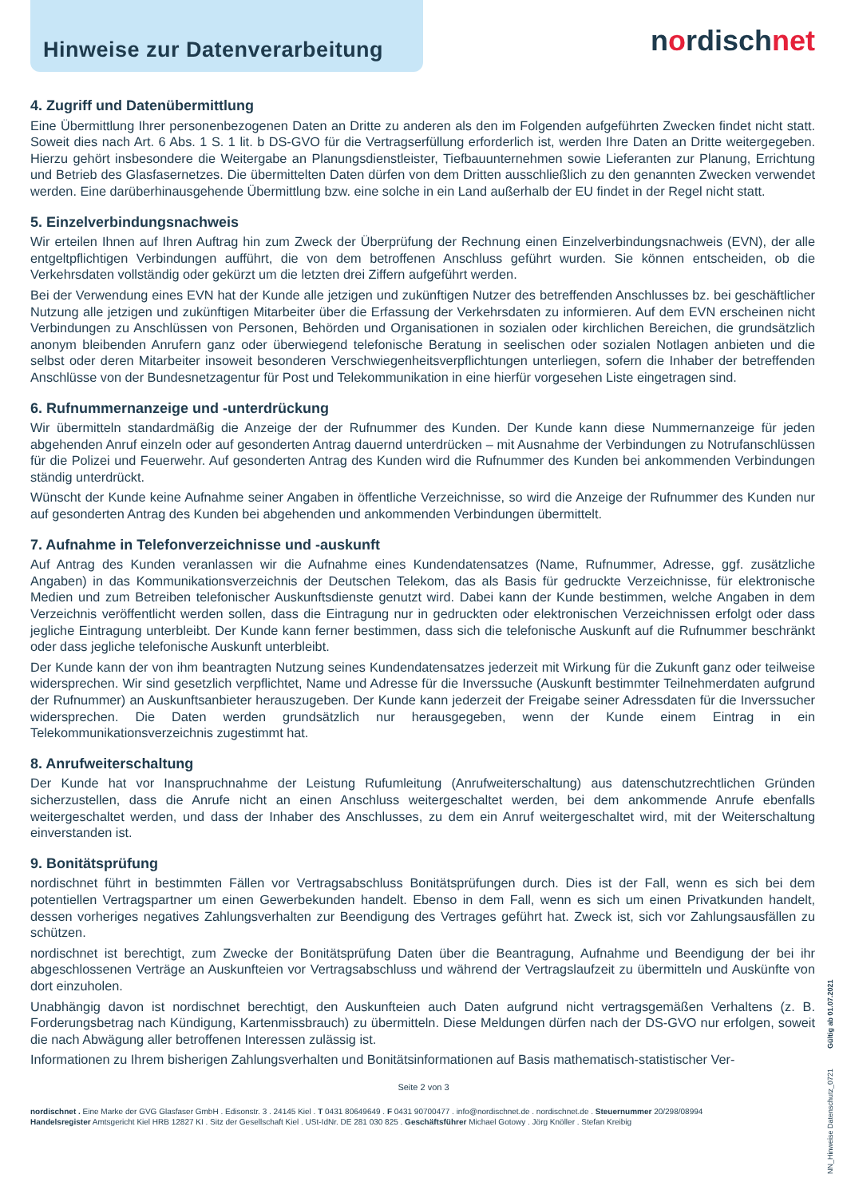Hinweise zur Datenverarbeitung
nordischnet
4. Zugriff und Datenübermittlung
Eine Übermittlung Ihrer personenbezogenen Daten an Dritte zu anderen als den im Folgenden aufgeführten Zwecken findet nicht statt. Soweit dies nach Art. 6 Abs. 1 S. 1 lit. b DS-GVO für die Vertragserfüllung erforderlich ist, werden Ihre Daten an Dritte weitergegeben. Hierzu gehört insbesondere die Weitergabe an Planungsdienstleister, Tiefbauunternehmen sowie Lieferanten zur Planung, Errichtung und Betrieb des Glasfasernetzes. Die übermittelten Daten dürfen von dem Dritten ausschließlich zu den genannten Zwecken verwendet werden. Eine darüberhinausgehende Übermittlung bzw. eine solche in ein Land außerhalb der EU findet in der Regel nicht statt.
5. Einzelverbindungsnachweis
Wir erteilen Ihnen auf Ihren Auftrag hin zum Zweck der Überprüfung der Rechnung einen Einzelverbindungsnachweis (EVN), der alle entgeltpflichtigen Verbindungen aufführt, die von dem betroffenen Anschluss geführt wurden. Sie können entscheiden, ob die Verkehrsdaten vollständig oder gekürzt um die letzten drei Ziffern aufgeführt werden.
Bei der Verwendung eines EVN hat der Kunde alle jetzigen und zukünftigen Nutzer des betreffenden Anschlusses bz. bei geschäftlicher Nutzung alle jetzigen und zukünftigen Mitarbeiter über die Erfassung der Verkehrsdaten zu informieren. Auf dem EVN erscheinen nicht Verbindungen zu Anschlüssen von Personen, Behörden und Organisationen in sozialen oder kirchlichen Bereichen, die grundsätzlich anonym bleibenden Anrufern ganz oder überwiegend telefonische Beratung in seelischen oder sozialen Notlagen anbieten und die selbst oder deren Mitarbeiter insoweit besonderen Verschwiegenheitsverpflichtungen unterliegen, sofern die Inhaber der betreffenden Anschlüsse von der Bundesnetzagentur für Post und Telekommunikation in eine hierfür vorgesehen Liste eingetragen sind.
6. Rufnummernanzeige und -unterdrückung
Wir übermitteln standardmäßig die Anzeige der der Rufnummer des Kunden. Der Kunde kann diese Nummernanzeige für jeden abgehenden Anruf einzeln oder auf gesonderten Antrag dauernd unterdrücken – mit Ausnahme der Verbindungen zu Notrufanschlüssen für die Polizei und Feuerwehr. Auf gesonderten Antrag des Kunden wird die Rufnummer des Kunden bei ankommenden Verbindungen ständig unterdrückt.
Wünscht der Kunde keine Aufnahme seiner Angaben in öffentliche Verzeichnisse, so wird die Anzeige der Rufnummer des Kunden nur auf gesonderten Antrag des Kunden bei abgehenden und ankommenden Verbindungen übermittelt.
7. Aufnahme in Telefonverzeichnisse und -auskunft
Auf Antrag des Kunden veranlassen wir die Aufnahme eines Kundendatensatzes (Name, Rufnummer, Adresse, ggf. zusätzliche Angaben) in das Kommunikationsverzeichnis der Deutschen Telekom, das als Basis für gedruckte Verzeichnisse, für elektronische Medien und zum Betreiben telefonischer Auskunftsdienste genutzt wird. Dabei kann der Kunde bestimmen, welche Angaben in dem Verzeichnis veröffentlicht werden sollen, dass die Eintragung nur in gedruckten oder elektronischen Verzeichnissen erfolgt oder dass jegliche Eintragung unterbleibt. Der Kunde kann ferner bestimmen, dass sich die telefonische Auskunft auf die Rufnummer beschränkt oder dass jegliche telefonische Auskunft unterbleibt.
Der Kunde kann der von ihm beantragten Nutzung seines Kundendatensatzes jederzeit mit Wirkung für die Zukunft ganz oder teilweise widersprechen. Wir sind gesetzlich verpflichtet, Name und Adresse für die Inverssuche (Auskunft bestimmter Teilnehmerdaten aufgrund der Rufnummer) an Auskunftsanbieter herauszugeben. Der Kunde kann jederzeit der Freigabe seiner Adressdaten für die Inverssucher widersprechen. Die Daten werden grundsätzlich nur herausgegeben, wenn der Kunde einem Eintrag in ein Telekommunikationsverzeichnis zugestimmt hat.
8. Anrufweiterschaltung
Der Kunde hat vor Inanspruchnahme der Leistung Rufumleitung (Anrufweiterschaltung) aus datenschutzrechtlichen Gründen sicherzustellen, dass die Anrufe nicht an einen Anschluss weitergeschaltet werden, bei dem ankommende Anrufe ebenfalls weitergeschaltet werden, und dass der Inhaber des Anschlusses, zu dem ein Anruf weitergeschaltet wird, mit der Weiterschaltung einverstanden ist.
9. Bonitätsprüfung
nordischnet führt in bestimmten Fällen vor Vertragsabschluss Bonitätsprüfungen durch. Dies ist der Fall, wenn es sich bei dem potentiellen Vertragspartner um einen Gewerbekunden handelt. Ebenso in dem Fall, wenn es sich um einen Privatkunden handelt, dessen vorheriges negatives Zahlungsverhalten zur Beendigung des Vertrages geführt hat. Zweck ist, sich vor Zahlungsausfällen zu schützen.
nordischnet ist berechtigt, zum Zwecke der Bonitätsprüfung Daten über die Beantragung, Aufnahme und Beendigung der bei ihr abgeschlossenen Verträge an Auskunfteien vor Vertragsabschluss und während der Vertragslaufzeit zu übermitteln und Auskünfte von dort einzuholen.
Unabhängig davon ist nordischnet berechtigt, den Auskunfteien auch Daten aufgrund nicht vertragsgemäßen Verhaltens (z. B. Forderungsbetrag nach Kündigung, Kartenmissbrauch) zu übermitteln. Diese Meldungen dürfen nach der DS-GVO nur erfolgen, soweit die nach Abwägung aller betroffenen Interessen zulässig ist.
Informationen zu Ihrem bisherigen Zahlungsverhalten und Bonitätsinformationen auf Basis mathematisch-statistischer Ver-
Seite 2 von 3
nordischnet . Eine Marke der GVG Glasfaser GmbH . Edisonstr. 3 . 24145 Kiel . T 0431 80649649 . F 0431 90700477 . info@nordischnet.de . nordischnet.de . Steuernummer 20/298/08994
Handelsregister Amtsgericht Kiel HRB 12827 KI . Sitz der Gesellschaft Kiel . USt-IdNr. DE 281 030 825 . Geschäftsführer Michael Gotowy . Jörg Knöller . Stefan Kreibig
NN_Hinweise Datenschutz_0721 Gültig ab 01.07.2021